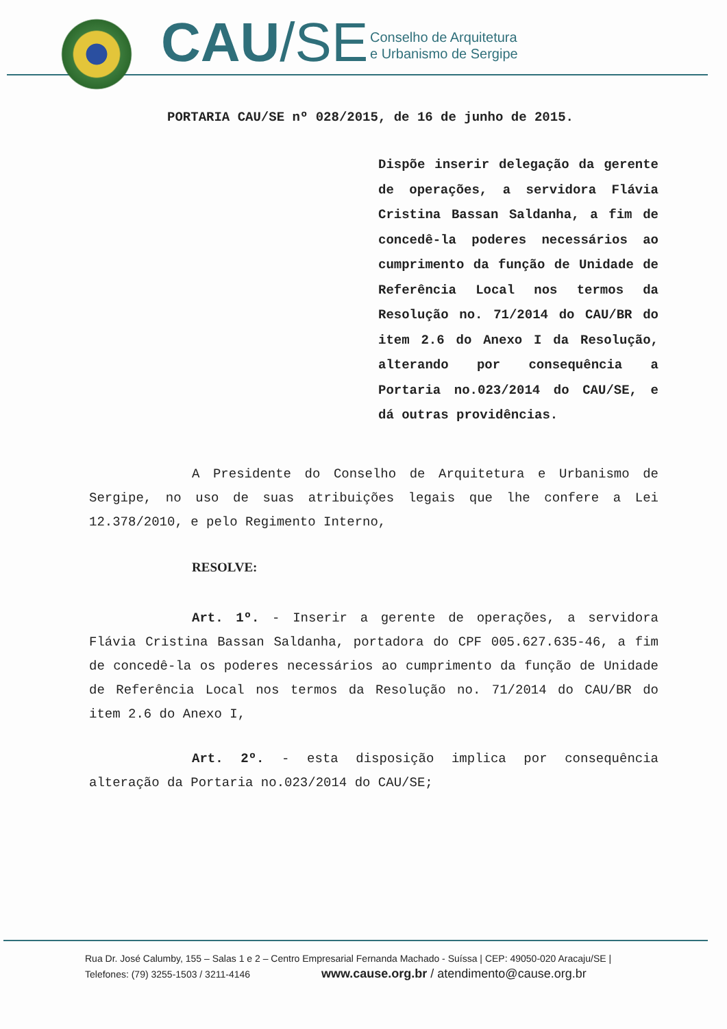CAU/SE
Conselho de Arquitetura
e Urbanismo de Sergipe
PORTARIA CAU/SE nº 028/2015, de 16 de junho de 2015.
Dispõe inserir delegação da gerente de operações, a servidora Flávia Cristina Bassan Saldanha, a fim de concedê-la poderes necessários ao cumprimento da função de Unidade de Referência Local nos termos da Resolução no. 71/2014 do CAU/BR do item 2.6 do Anexo I da Resolução, alterando por consequência a Portaria no.023/2014 do CAU/SE, e dá outras providências.
A Presidente do Conselho de Arquitetura e Urbanismo de Sergipe, no uso de suas atribuições legais que lhe confere a Lei 12.378/2010, e pelo Regimento Interno,
RESOLVE:
Art. 1º. - Inserir a gerente de operações, a servidora Flávia Cristina Bassan Saldanha, portadora do CPF 005.627.635-46, a fim de concedê-la os poderes necessários ao cumprimento da função de Unidade de Referência Local nos termos da Resolução no. 71/2014 do CAU/BR do item 2.6 do Anexo I,
Art. 2º. - esta disposição implica por consequência alteração da Portaria no.023/2014 do CAU/SE;
Rua Dr. José Calumby, 155 – Salas 1 e 2 – Centro Empresarial Fernanda Machado - Suíssa | CEP: 49050-020 Aracaju/SE |
Telefones: (79) 3255-1503 / 3211-4146 www.cause.org.br / atendimento@cause.org.br